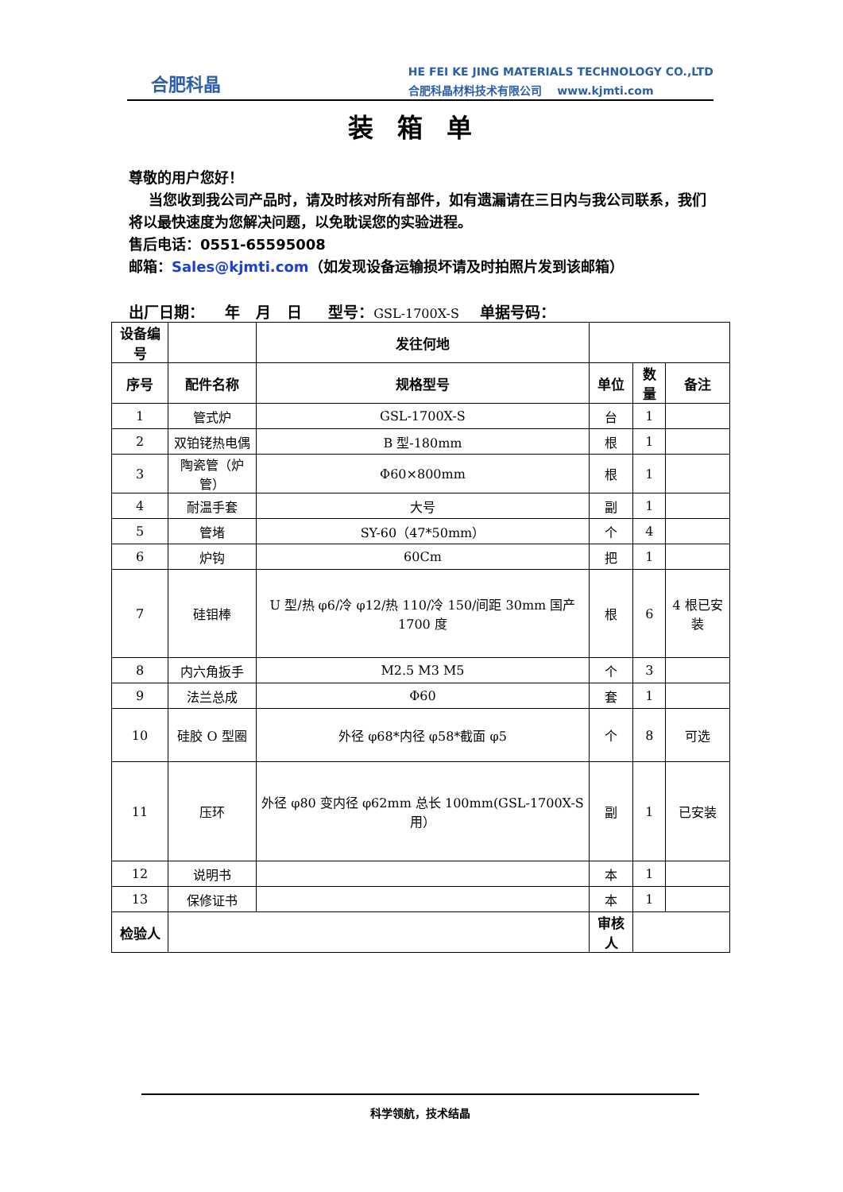合肥科晶
HE FEI KE JING MATERIALS TECHNOLOGY CO.,LTD
合肥科晶材料技术有限公司 www.kjmti.com
装箱单
尊敬的用户您好！
当您收到我公司产品时，请及时核对所有部件，如有遗漏请在三日内与我公司联系，我们将以最快速度为您解决问题，以免耽误您的实验进程。
售后电话：0551-65595008
邮箱：Sales@kjmti.com（如发现设备运输损坏请及时拍照片发到该邮箱）
出厂日期： 年 月 日 型号：GSL-1700X-S 单据号码：
| 设备编号 | | 发往何地 | | | |
| 序号 | 配件名称 | 规格型号 | 单位 | 数量 | 备注 |
| 1 | 管式炉 | GSL-1700X-S | 台 | 1 | |
| 2 | 双铂铑热电偶 | B 型-180mm | 根 | 1 | |
| 3 | 陶瓷管（炉管） | Φ60×800mm | 根 | 1 | |
| 4 | 耐温手套 | 大号 | 副 | 1 | |
| 5 | 管堵 | SY-60（47*50mm） | 个 | 4 | |
| 6 | 炉钩 | 60Cm | 把 | 1 | |
| 7 | 硅钼棒 | U 型/热 φ6/冷 φ12/热 110/冷 150/间距 30mm 国产 1700 度 | 根 | 6 | 4 根已安装 |
| 8 | 内六角扳手 | M2.5 M3 M5 | 个 | 3 | |
| 9 | 法兰总成 | Φ60 | 套 | 1 | |
| 10 | 硅胶 O 型圈 | 外径 φ68*内径 φ58*截面 φ5 | 个 | 8 | 可选 |
| 11 | 压环 | 外径 φ80 变内径 φ62mm 总长 100mm(GSL-1700X-S 用） | 副 | 1 | 已安装 |
| 12 | 说明书 | | 本 | 1 | |
| 13 | 保修证书 | | 本 | 1 | |
| 检验人 | | | 审核人 | | |
科学领航，技术结晶